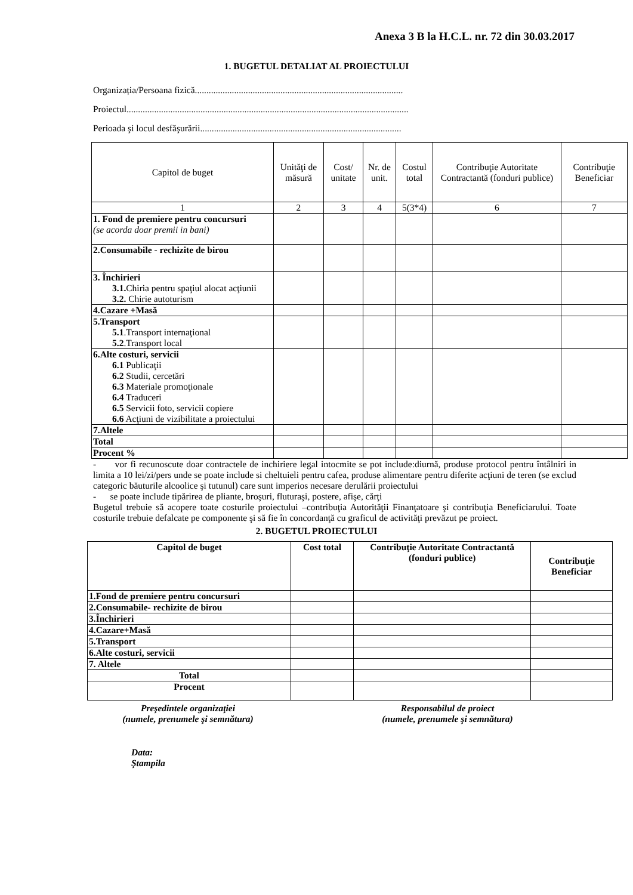Anexa 3 B la H.C.L. nr. 72 din 30.03.2017
1. BUGETUL DETALIAT AL PROIECTULUI
Organizația/Persoana fizică..........................................................................................
Proiectul..........................................................................................................................
Perioada şi locul desfăşurării.......................................................................................
| Capitol de buget | Unităţi de măsură | Cost/ unitate | Nr. de unit. | Costul total | Contribuţie Autoritate Contractantă (fonduri publice) | Contribuţie Beneficiar |
| --- | --- | --- | --- | --- | --- | --- |
| 1 | 2 | 3 | 4 | 5(3*4) | 6 | 7 |
| 1. Fond de premiere pentru concursuri (se acorda doar premii in bani) | | | | | | |
| 2.Consumabile - rechizite de birou | | | | | | |
| 3. Închirieri 3.1. Chiria pentru spaţiul alocat acţiunii 3.2. Chirie autoturism | | | | | | |
| 4.Cazare +Masă | | | | | | |
| 5.Transport 5.1 .Transport internaţional 5.2 .Transport local | | | | | | |
| 6.Alte costuri, servicii 6.1 Publicaţii 6.2 Studii, cercetări 6.3 Materiale promoţionale 6.4 Traduceri 6.5 Servicii foto, servicii copiere 6.6 Acţiuni de vizibilitate a proiectului | | | | | | |
| 7.Altele | | | | | | |
| Total | | | | | | |
| Procent % | | | | | | |
- vor fi recunoscute doar contractele de inchiriere legal intocmite se pot include:diurnă, produse protocol pentru întâlniri in limita a 10 lei/zi/pers unde se poate include si cheltuieli pentru cafea, produse alimentare pentru diferite acţiuni de teren (se exclud categoric băuturile alcoolice şi tutunul) care sunt imperios necesare derulării proiectului
- se poate include tipărirea de pliante, broşuri, fluturaşi, postere, afişe, cărţi
Bugetul trebuie să acopere toate costurile proiectului –contribuţia Autorităţii Finanţatoare şi contribuţia Beneficiarului. Toate costurile trebuie defalcate pe componente şi să fie în concordanţă cu graficul de activităţi prevăzut pe proiect.
2. BUGETUL PROIECTULUI
| Capitol de buget | Cost total | Contribuţie Autoritate Contractantă (fonduri publice) | Contribuţie Beneficiar |
| --- | --- | --- | --- |
| 1.Fond de premiere pentru concursuri | | | |
| 2.Consumabile- rechizite de birou | | | |
| 3.Închirieri | | | |
| 4.Cazare+Masă | | | |
| 5.Transport | | | |
| 6.Alte costuri, servicii | | | |
| 7. Altele | | | |
| Total | | | |
| Procent | | | |
Preşedintele organizaţiei
(numele, prenumele şi semnătura)
Responsabilul de proiect
(numele, prenumele şi semnătura)
Data:
Ştampila